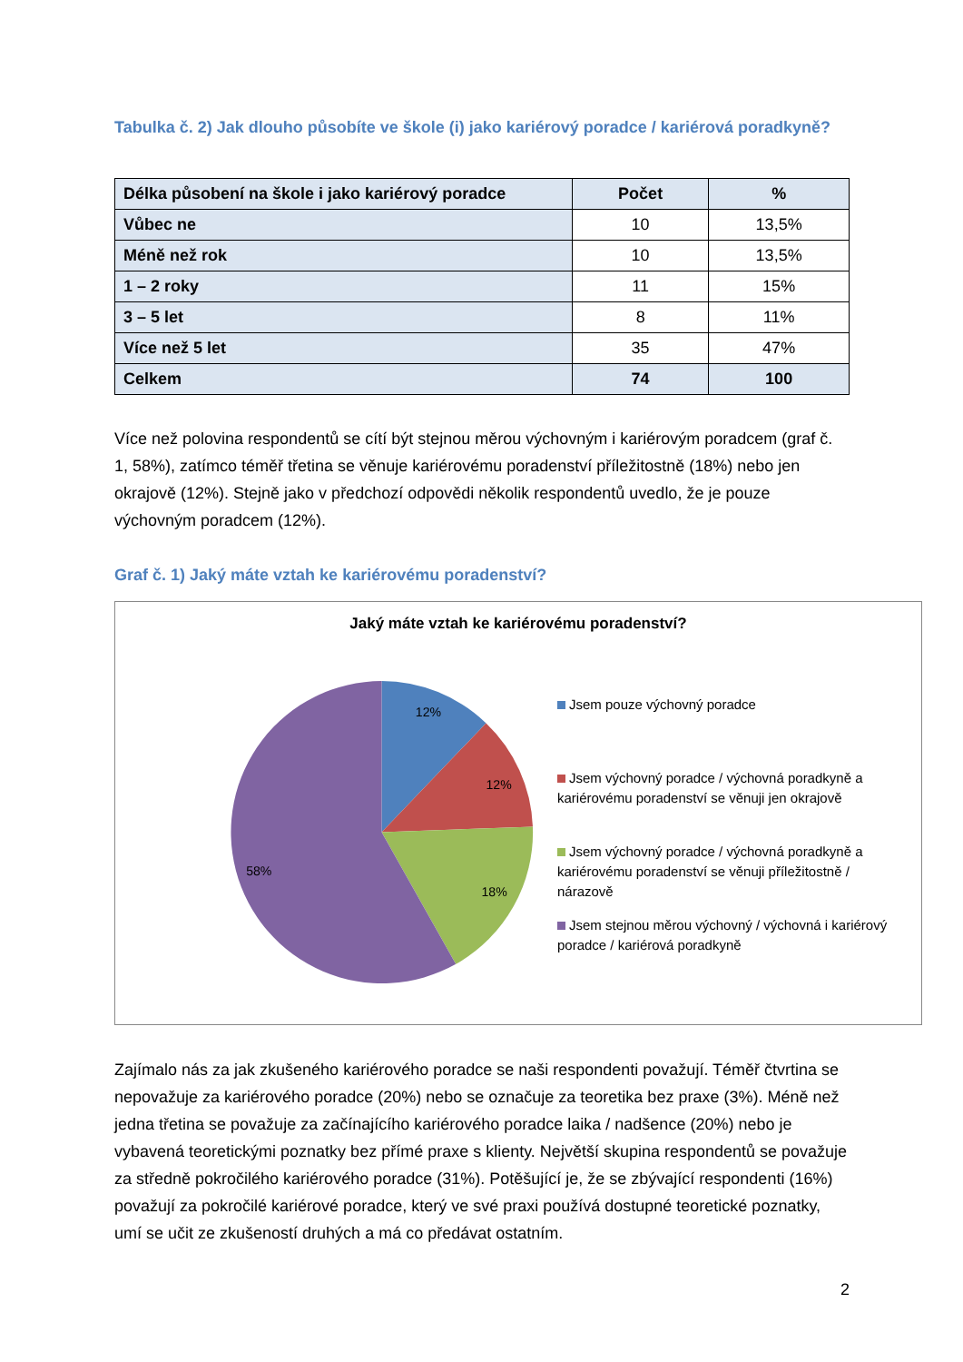Tabulka č. 2) Jak dlouho působíte ve škole (i) jako kariérový poradce / kariérová poradkyně?
| Délka působení na škole i jako kariérový poradce | Počet | % |
| --- | --- | --- |
| Vůbec ne | 10 | 13,5% |
| Méně než rok | 10 | 13,5% |
| 1 – 2 roky | 11 | 15% |
| 3 – 5 let | 8 | 11% |
| Více než 5 let | 35 | 47% |
| Celkem | 74 | 100 |
Více než polovina respondentů se cítí být stejnou měrou výchovným i kariérovým poradcem (graf č. 1, 58%), zatímco téměř třetina se věnuje kariérovému poradenství příležitostně (18%) nebo jen okrajově (12%). Stejně jako v předchozí odpovědi několik respondentů uvedlo, že je pouze výchovným poradcem (12%).
Graf č. 1) Jaký máte vztah ke kariérovému poradenství?
Jaký máte vztah ke kariérovému poradenství?
12%
12%
18%
58%
Jsem pouze výchovný poradce
Jsem výchovný poradce / výchovná poradkyně a kariérovému poradenství se věnuji jen okrajově
Jsem výchovný poradce / výchovná poradkyně a kariérovému poradenství se věnuji příležitostně / nárazově
Jsem stejnou měrou výchovný / výchovná i kariérový poradce / kariérová poradkyně
Zajímalo nás za jak zkušeného kariérového poradce se naši respondenti považují. Téměř čtvrtina se nepovažuje za kariérového poradce (20%) nebo se označuje za teoretika bez praxe (3%). Méně než jedna třetina se považuje za začínajícího kariérového poradce laika / nadšence (20%) nebo je vybavená teoretickými poznatky bez přímé praxe s klienty. Největší skupina respondentů se považuje za středně pokročilého kariérového poradce (31%). Potěšující je, že se zbývající respondenti (16%) považují za pokročilé kariérové poradce, který ve své praxi používá dostupné teoretické poznatky, umí se učit ze zkušeností druhých a má co předávat ostatním.
2